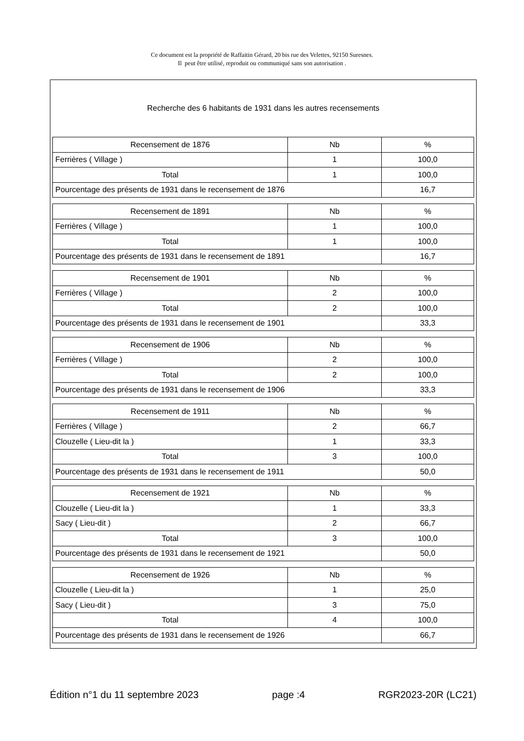Ce document est la propriété de Raffaitin Gérard, 20 bis rue des Velettes, 92150 Suresnes.
Il peut être utilisé, reproduit ou communiqué sans son autorisation .
Recherche des 6 habitants de 1931 dans les autres recensements
| Recensement de 1876 | Nb | % |
| Ferrières ( Village ) | 1 | 100,0 |
| Total | 1 | 100,0 |
| Pourcentage des présents de 1931 dans le recensement de 1876 | | 16,7 |
| Recensement de 1891 | Nb | % |
| Ferrières ( Village ) | 1 | 100,0 |
| Total | 1 | 100,0 |
| Pourcentage des présents de 1931 dans le recensement de 1891 | | 16,7 |
| Recensement de 1901 | Nb | % |
| Ferrières ( Village ) | 2 | 100,0 |
| Total | 2 | 100,0 |
| Pourcentage des présents de 1931 dans le recensement de 1901 | | 33,3 |
| Recensement de 1906 | Nb | % |
| Ferrières ( Village ) | 2 | 100,0 |
| Total | 2 | 100,0 |
| Pourcentage des présents de 1931 dans le recensement de 1906 | | 33,3 |
| Recensement de 1911 | Nb | % |
| Ferrières ( Village ) | 2 | 66,7 |
| Clouzelle ( Lieu-dit la ) | 1 | 33,3 |
| Total | 3 | 100,0 |
| Pourcentage des présents de 1931 dans le recensement de 1911 | | 50,0 |
| Recensement de 1921 | Nb | % |
| Clouzelle ( Lieu-dit la ) | 1 | 33,3 |
| Sacy ( Lieu-dit ) | 2 | 66,7 |
| Total | 3 | 100,0 |
| Pourcentage des présents de 1931 dans le recensement de 1921 | | 50,0 |
| Recensement de 1926 | Nb | % |
| Clouzelle ( Lieu-dit la ) | 1 | 25,0 |
| Sacy ( Lieu-dit ) | 3 | 75,0 |
| Total | 4 | 100,0 |
| Pourcentage des présents de 1931 dans le recensement de 1926 | | 66,7 |
Édition n°1 du 11 septembre 2023 page :4 RGR2023-20R (LC21)